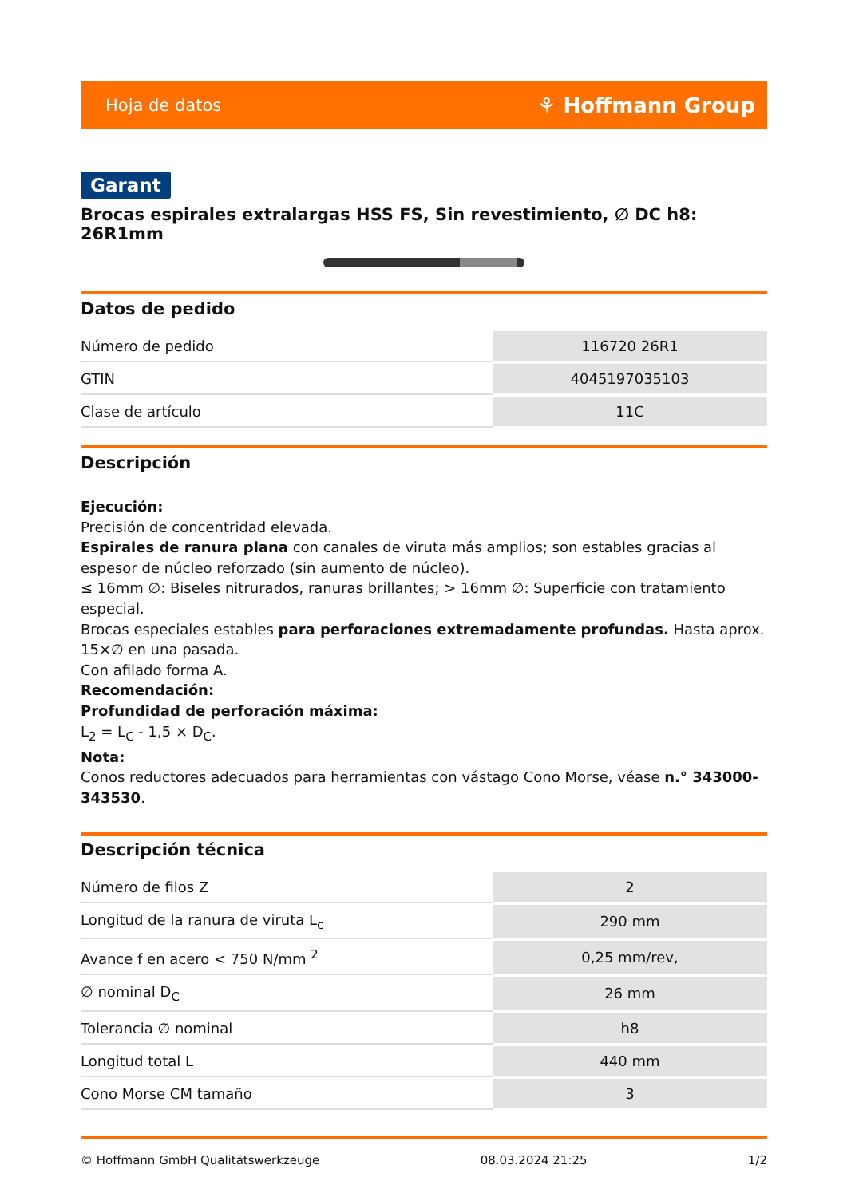Hoja de datos ⚘ Hoffmann Group
Garant
Brocas espirales extralargas HSS FS, Sin revestimiento, ∅ DC h8: 26R1mm
Datos de pedido
| Número de pedido | 116720 26R1 |
| GTIN | 4045197035103 |
| Clase de artículo | 11C |
Descripción
Ejecución:
Precisión de concentridad elevada.
Espirales de ranura plana con canales de viruta más amplios; son estables gracias al espesor de núcleo reforzado (sin aumento de núcleo).
≤ 16mm ∅: Biseles nitrurados, ranuras brillantes; > 16mm ∅: Superficie con tratamiento especial.
Brocas especiales estables para perforaciones extremadamente profundas. Hasta aprox. 15×∅ en una pasada.
Con afilado forma A.
Recomendación:
Profundidad de perforación máxima:
L<sub>2</sub> = L<sub>C</sub> - 1,5 × D<sub>C</sub>.
Nota:
Conos reductores adecuados para herramientas con vástago Cono Morse, véase n.° 343000-343530.
Descripción técnica
| Número de filos Z | 2 |
| Longitud de la ranura de viruta L<sub>c</sub> | 290 mm |
| Avance f en acero < 750 N/mm <sup>2</sup> | 0,25 mm/rev, |
| ∅ nominal D<sub>C</sub> | 26 mm |
| Tolerancia ∅ nominal | h8 |
| Longitud total L | 440 mm |
| Cono Morse CM tamaño | 3 |
© Hoffmann GmbH Qualitätswerkzeuge 08.03.2024 21:25 1/2